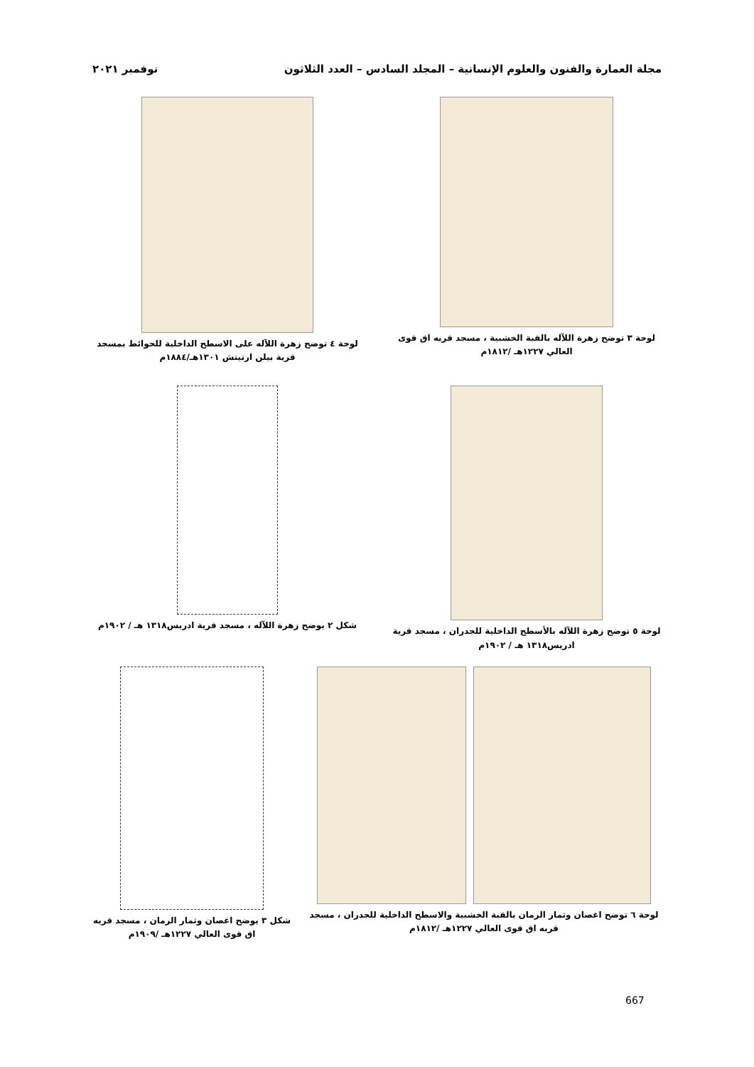مجلة العمارة والفنون والعلوم الإنسانية – المجلد السادس – العدد الثلاثون نوفمبر ٢٠٢١
لوحة ٣ توضح زهرة اللآله بالقبة الخشبية ، مسجد قريه اق قوى العالي ١٢٢٧هـ /١٨١٢م
لوحة ٤ توضح زهرة اللآله على الاسطح الداخلية للحوائط بمسجد قرية بيلن ارتيتش ١٣٠١هـ/١٨٨٤م
لوحة ٥ توضح زهرة اللآله بالأسطح الداخلية للجدران ، مسجد قرية ادريس١٣١٨ هـ / ١٩٠٢م
شكل ٢ يوضح زهرة اللآله ، مسجد قرية ادريس١٣١٨ هـ / ١٩٠٢م
لوحة ٦ توضح اغصان وثمار الرمان بالقبة الخشبية والاسطح الداخلية للجدران ، مسجد قريه اق قوى العالي ١٢٢٧هـ /١٨١٢م
شكل ٣ يوضح اغصان وثمار الرمان ، مسجد قريه اق قوى العالي ١٢٢٧هـ /١٩٠٩م
667